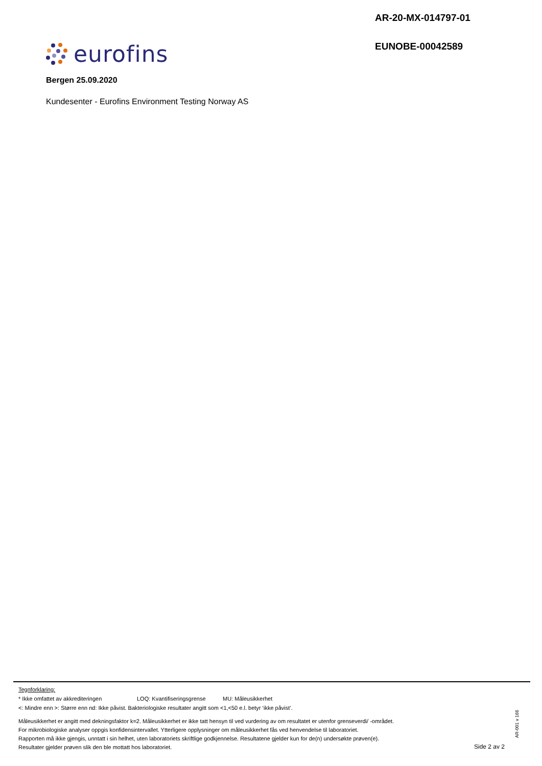AR-20-MX-014797-01
EUNOBE-00042589
eurofins
Bergen 25.09.2020
Kundesenter - Eurofins Environment Testing Norway AS
Tegnforklaring:
* Ikke omfattet av akkrediteringen LOQ: Kvantifiseringsgrense MU: Måleusikkerhet
<: Mindre enn >: Større enn nd: Ikke påvist. Bakteriologiske resultater angitt som <1,<50 e.l. betyr ‘ikke påvist’.
Måleusikkerhet er angitt med dekningsfaktor k=2. Måleusikkerhet er ikke tatt hensyn til ved vurdering av om resultatet er utenfor grenseverdi/ -området.
For mikrobiologiske analyser oppgis konfidensintervallet. Ytterligere opplysninger om måleusikkerhet fås ved henvendelse til laboratoriet.
Rapporten må ikke gjengis, unntatt i sin helhet, uten laboratoriets skriftlige godkjennelse. Resultatene gjelder kun for de(n) undersøkte prøven(e).
Resultater gjelder prøven slik den ble mottatt hos laboratoriet.
AR-001 v 166
Side 2 av 2